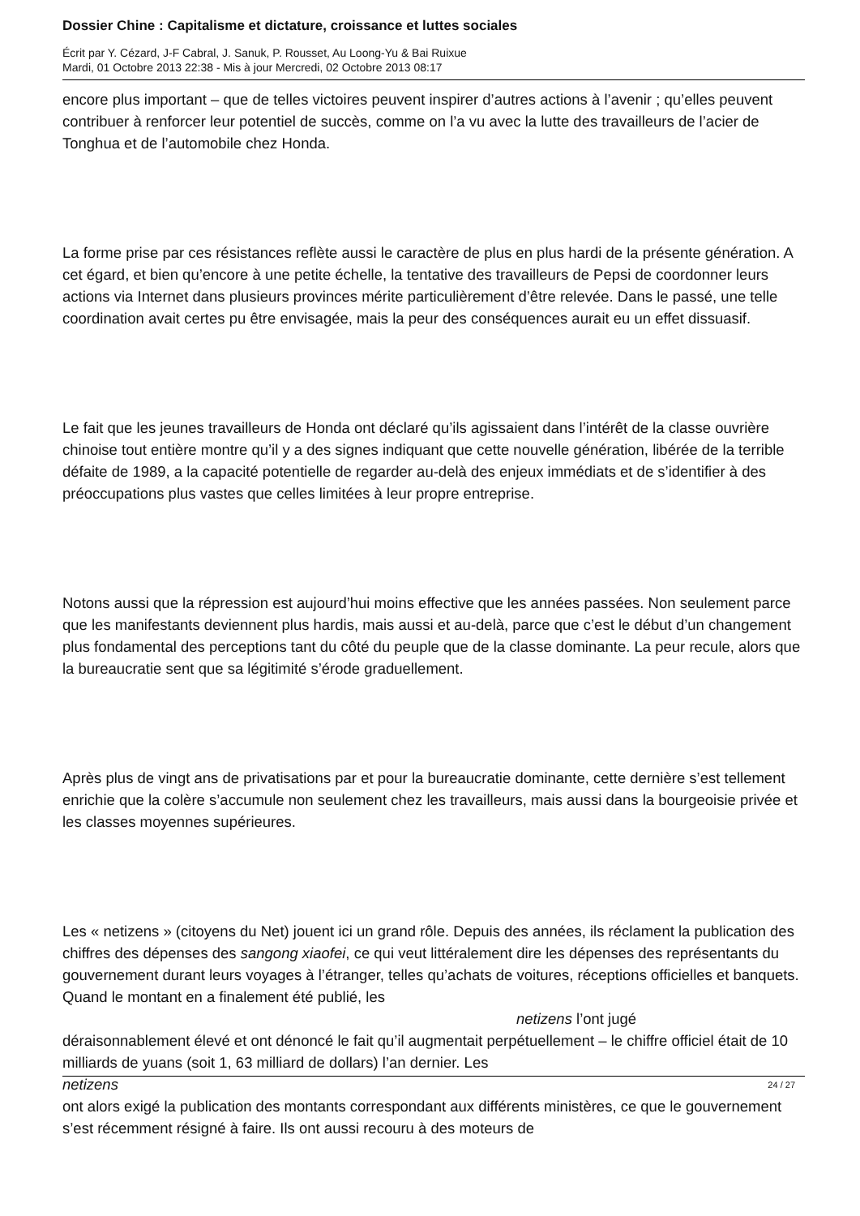Dossier Chine : Capitalisme et dictature, croissance et luttes sociales
Écrit par Y. Cézard, J-F Cabral, J. Sanuk, P. Rousset, Au Loong-Yu & Bai Ruixue
Mardi, 01 Octobre 2013 22:38 - Mis à jour Mercredi, 02 Octobre 2013 08:17
encore plus important – que de telles victoires peuvent inspirer d’autres actions à l’avenir ; qu’elles peuvent contribuer à renforcer leur potentiel de succès, comme on l’a vu avec la lutte des travailleurs de l’acier de Tonghua et de l’automobile chez Honda.
La forme prise par ces résistances reflète aussi le caractère de plus en plus hardi de la présente génération. A cet égard, et bien qu’encore à une petite échelle, la tentative des travailleurs de Pepsi de coordonner leurs actions via Internet dans plusieurs provinces mérite particulièrement d’être relevée. Dans le passé, une telle coordination avait certes pu être envisagée, mais la peur des conséquences aurait eu un effet dissuasif.
Le fait que les jeunes travailleurs de Honda ont déclaré qu’ils agissaient dans l’intérêt de la classe ouvrière chinoise tout entière montre qu’il y a des signes indiquant que cette nouvelle génération, libérée de la terrible défaite de 1989, a la capacité potentielle de regarder au-delà des enjeux immédiats et de s’identifier à des préoccupations plus vastes que celles limitées à leur propre entreprise.
Notons aussi que la répression est aujourd’hui moins effective que les années passées. Non seulement parce que les manifestants deviennent plus hardis, mais aussi et au-delà, parce que c’est le début d’un changement plus fondamental des perceptions tant du côté du peuple que de la classe dominante. La peur recule, alors que la bureaucratie sent que sa légitimité s’érode graduellement.
Après plus de vingt ans de privatisations par et pour la bureaucratie dominante, cette dernière s’est tellement enrichie que la colère s’accumule non seulement chez les travailleurs, mais aussi dans la bourgeoisie privée et les classes moyennes supérieures.
Les « netizens » (citoyens du Net) jouent ici un grand rôle. Depuis des années, ils réclament la publication des chiffres des dépenses des sangong xiaofei, ce qui veut littéralement dire les dépenses des représentants du gouvernement durant leurs voyages à l’étranger, telles qu’achats de voitures, réceptions officielles et banquets. Quand le montant en a finalement été publié, les netizens l’ont jugé
déraisonnablement élevé et ont dénoncé le fait qu’il augmentait perpétuellement – le chiffre officiel était de 10 milliards de yuans (soit 1, 63 milliard de dollars) l’an dernier. Les
netizens
ont alors exigé la publication des montants correspondant aux différents ministères, ce que le gouvernement s’est récemment résigné à faire. Ils ont aussi recouru à des moteurs de
24 / 27